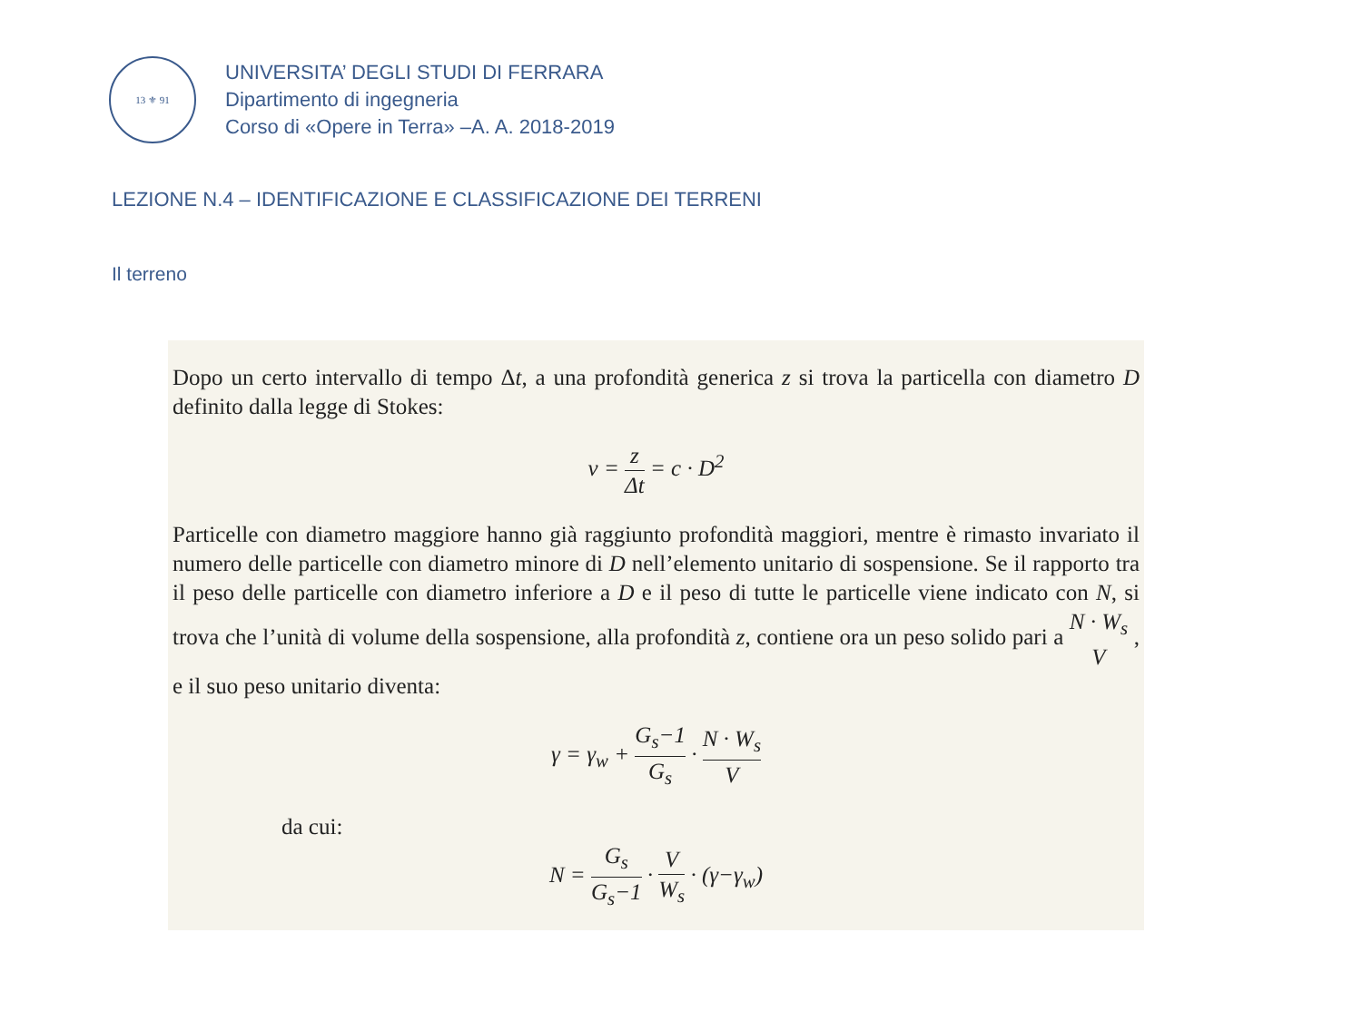13 ⚜ 91
UNIVERSITA’ DEGLI STUDI DI FERRARA
Dipartimento di ingegneria
Corso di «Opere in Terra» –A. A. 2018-2019
LEZIONE N.4 – IDENTIFICAZIONE E CLASSIFICAZIONE DEI TERRENI
Il terreno
Dopo un certo intervallo di tempo Δt, a una profondità generica z si trova la particella con diametro D definito dalla legge di Stokes:
v = z Δt = c · D<sup>2</sup>
Particelle con diametro maggiore hanno già raggiunto profondità maggiori, mentre è rimasto invariato il numero delle particelle con diametro minore di D nell’elemento unitario di sospensione. Se il rapporto tra il peso delle particelle con diametro inferiore a D e il peso di tutte le particelle viene indicato con N, si trova che l’unità di volume della sospensione, alla profondità z, contiene ora un peso solido pari a N · W<sub>s</sub> V , e il suo peso unitario diventa:
γ = γ<sub>w</sub> + G<sub>s</sub>−1 G<sub>s</sub> · N · W<sub>s</sub> V
da cui:
N = G<sub>s</sub> G<sub>s</sub>−1 · V W<sub>s</sub> · (γ−γ<sub>w</sub>)